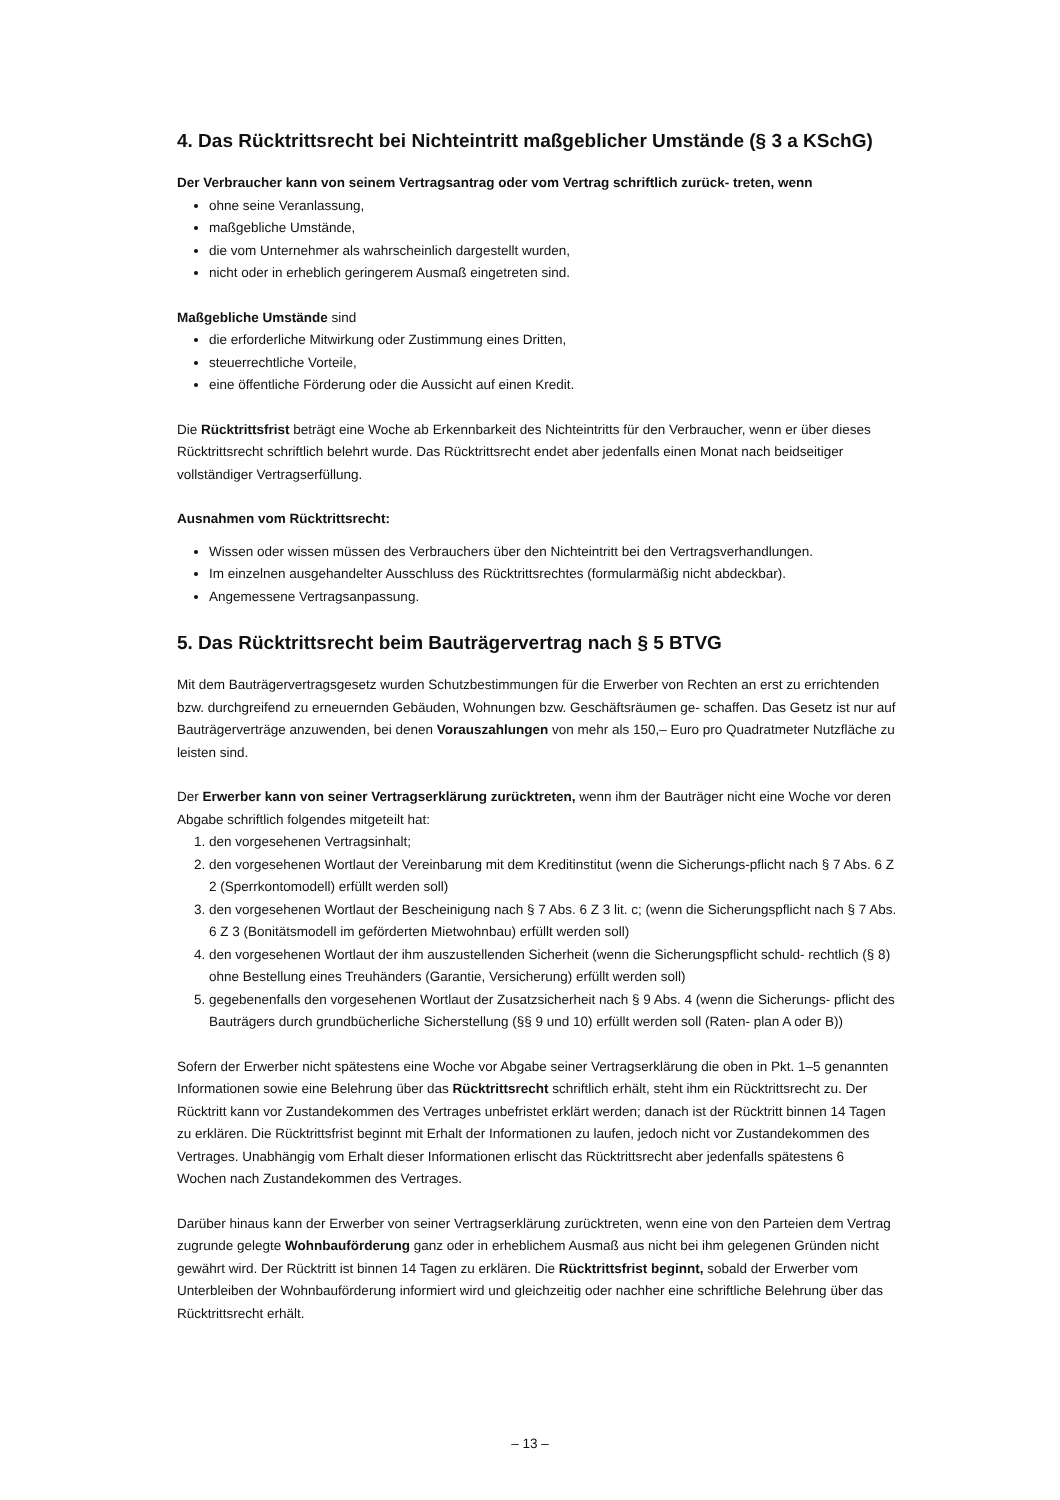4. Das Rücktrittsrecht bei Nichteintritt maßgeblicher Umstände (§ 3 a KSchG)
Der Verbraucher kann von seinem Vertragsantrag oder vom Vertrag schriftlich zurück- treten, wenn
ohne seine Veranlassung,
maßgebliche Umstände,
die vom Unternehmer als wahrscheinlich dargestellt wurden,
nicht oder in erheblich geringerem Ausmaß eingetreten sind.
Maßgebliche Umstände sind
die erforderliche Mitwirkung oder Zustimmung eines Dritten,
steuerrechtliche Vorteile,
eine öffentliche Förderung oder die Aussicht auf einen Kredit.
Die Rücktrittsfrist beträgt eine Woche ab Erkennbarkeit des Nichteintritts für den Verbraucher, wenn er über dieses Rücktrittsrecht schriftlich belehrt wurde. Das Rücktrittsrecht endet aber jedenfalls einen Monat nach beidseitiger vollständiger Vertragserfüllung.
Ausnahmen vom Rücktrittsrecht:
Wissen oder wissen müssen des Verbrauchers über den Nichteintritt bei den Vertragsverhandlungen.
Im einzelnen ausgehandelter Ausschluss des Rücktrittsrechtes (formularmäßig nicht abdeckbar).
Angemessene Vertragsanpassung.
5. Das Rücktrittsrecht beim Bauträgervertrag nach § 5 BTVG
Mit dem Bauträgervertragsgesetz wurden Schutzbestimmungen für die Erwerber von Rechten an erst zu errichtenden bzw. durchgreifend zu erneuernden Gebäuden, Wohnungen bzw. Geschäftsräumen ge- schaffen. Das Gesetz ist nur auf Bauträgerverträge anzuwenden, bei denen Vorauszahlungen von mehr als 150,– Euro pro Quadratmeter Nutzfläche zu leisten sind.
Der Erwerber kann von seiner Vertragserklärung zurücktreten, wenn ihm der Bauträger nicht eine Woche vor deren Abgabe schriftlich folgendes mitgeteilt hat:
1. den vorgesehenen Vertragsinhalt;
2. den vorgesehenen Wortlaut der Vereinbarung mit dem Kreditinstitut (wenn die Sicherungs-pflicht nach § 7 Abs. 6 Z 2 (Sperrkontomodell) erfüllt werden soll)
3. den vorgesehenen Wortlaut der Bescheinigung nach § 7 Abs. 6 Z 3 lit. c; (wenn die Sicherungspflicht nach § 7 Abs. 6 Z 3 (Bonitätsmodell im geförderten Mietwohnbau) erfüllt werden soll)
4. den vorgesehenen Wortlaut der ihm auszustellenden Sicherheit (wenn die Sicherungspflicht schuld- rechtlich (§ 8) ohne Bestellung eines Treuhänders (Garantie, Versicherung) erfüllt werden soll)
5. gegebenenfalls den vorgesehenen Wortlaut der Zusatzsicherheit nach § 9 Abs. 4 (wenn die Sicherungs- pflicht des Bauträgers durch grundbücherliche Sicherstellung (§§ 9 und 10) erfüllt werden soll (Raten- plan A oder B))
Sofern der Erwerber nicht spätestens eine Woche vor Abgabe seiner Vertragserklärung die oben in Pkt. 1–5 genannten Informationen sowie eine Belehrung über das Rücktrittsrecht schriftlich erhält, steht ihm ein Rücktrittsrecht zu. Der Rücktritt kann vor Zustandekommen des Vertrages unbefristet erklärt werden; danach ist der Rücktritt binnen 14 Tagen zu erklären. Die Rücktrittsfrist beginnt mit Erhalt der Informationen zu laufen, jedoch nicht vor Zustandekommen des Vertrages. Unabhängig vom Erhalt dieser Informationen erlischt das Rücktrittsrecht aber jedenfalls spätestens 6 Wochen nach Zustandekommen des Vertrages.
Darüber hinaus kann der Erwerber von seiner Vertragserklärung zurücktreten, wenn eine von den Parteien dem Vertrag zugrunde gelegte Wohnbauförderung ganz oder in erheblichem Ausmaß aus nicht bei ihm gelegenen Gründen nicht gewährt wird. Der Rücktritt ist binnen 14 Tagen zu erklären. Die Rücktrittsfrist beginnt, sobald der Erwerber vom Unterbleiben der Wohnbauförderung informiert wird und gleichzeitig oder nachher eine schriftliche Belehrung über das Rücktrittsrecht erhält.
– 13 –